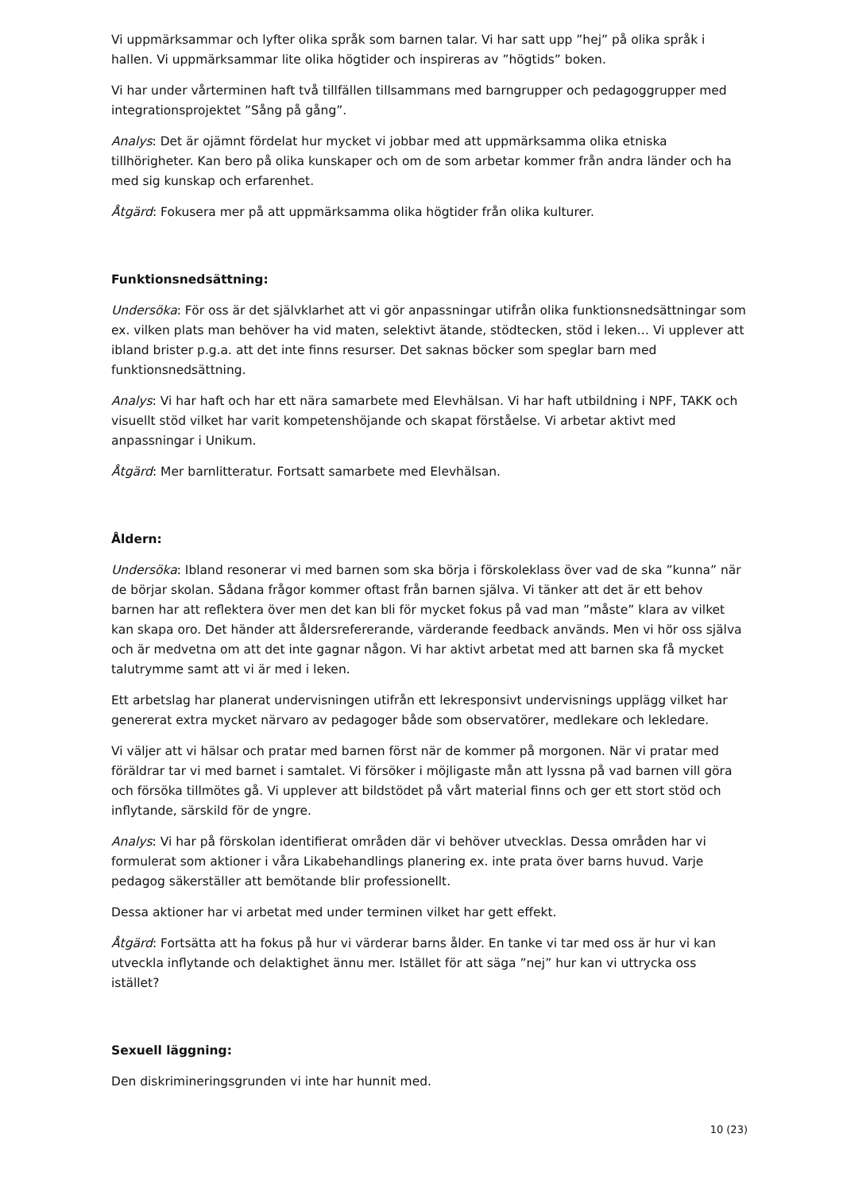Vi uppmärksammar och lyfter olika språk som barnen talar. Vi har satt upp ”hej” på olika språk i hallen. Vi uppmärksammar lite olika högtider och inspireras av ”högtids” boken.
Vi har under vårterminen haft två tillfällen tillsammans med barngrupper och pedagoggrupper med integrationsprojektet ”Sång på gång”.
Analys: Det är ojämnt fördelat hur mycket vi jobbar med att uppmärksamma olika etniska tillhörigheter. Kan bero på olika kunskaper och om de som arbetar kommer från andra länder och ha med sig kunskap och erfarenhet.
Åtgärd: Fokusera mer på att uppmärksamma olika högtider från olika kulturer.
Funktionsnedsättning:
Undersöka: För oss är det självklarhet att vi gör anpassningar utifrån olika funktionsnedsättningar som ex. vilken plats man behöver ha vid maten, selektivt ätande, stödtecken, stöd i leken… Vi upplever att ibland brister p.g.a. att det inte finns resurser. Det saknas böcker som speglar barn med funktionsnedsättning.
Analys: Vi har haft och har ett nära samarbete med Elevhälsan. Vi har haft utbildning i NPF, TAKK och visuellt stöd vilket har varit kompetenshöjande och skapat förståelse. Vi arbetar aktivt med anpassningar i Unikum.
Åtgärd: Mer barnlitteratur. Fortsatt samarbete med Elevhälsan.
Åldern:
Undersöka: Ibland resonerar vi med barnen som ska börja i förskoleklass över vad de ska ”kunna” när de börjar skolan. Sådana frågor kommer oftast från barnen själva. Vi tänker att det är ett behov barnen har att reflektera över men det kan bli för mycket fokus på vad man ”måste” klara av vilket kan skapa oro. Det händer att åldersrefererande, värderande feedback används. Men vi hör oss själva och är medvetna om att det inte gagnar någon. Vi har aktivt arbetat med att barnen ska få mycket talutrymme samt att vi är med i leken.
Ett arbetslag har planerat undervisningen utifrån ett lekresponsivt undervisnings upplägg vilket har genererat extra mycket närvaro av pedagoger både som observatörer, medlekare och lekledare.
Vi väljer att vi hälsar och pratar med barnen först när de kommer på morgonen. När vi pratar med föräldrar tar vi med barnet i samtalet. Vi försöker i möjligaste mån att lyssna på vad barnen vill göra och försöka tillmötes gå. Vi upplever att bildstödet på vårt material finns och ger ett stort stöd och inflytande, särskild för de yngre.
Analys: Vi har på förskolan identifierat områden där vi behöver utvecklas. Dessa områden har vi formulerat som aktioner i våra Likabehandlings planering ex. inte prata över barns huvud. Varje pedagog säkerställer att bemötande blir professionellt.
Dessa aktioner har vi arbetat med under terminen vilket har gett effekt.
Åtgärd: Fortsätta att ha fokus på hur vi värderar barns ålder. En tanke vi tar med oss är hur vi kan utveckla inflytande och delaktighet ännu mer. Istället för att säga ”nej” hur kan vi uttrycka oss istället?
Sexuell läggning:
Den diskrimineringsgrunden vi inte har hunnit med.
10 (23)